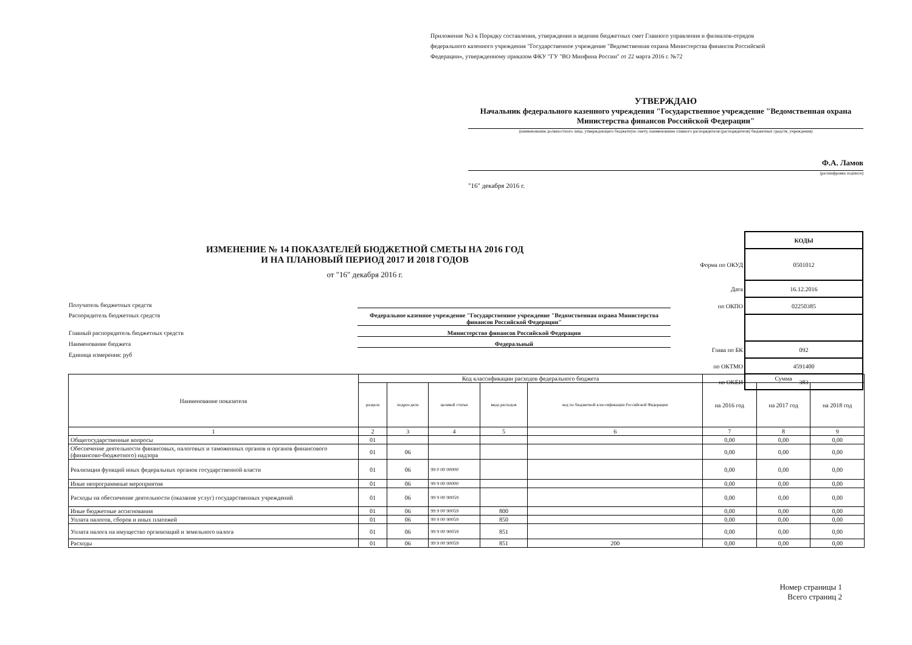Приложение №3 к Порядку составления, утверждения и ведения бюджетных смет Главного управления и филиалов-отрядов федерального казенного учреждения "Государственное учреждение "Ведомственная охрана Министерства финансов Российской Федерации», утвержденному приказом ФКУ "ГУ "ВО Минфина России" от 22 марта 2016 г. №72
УТВЕРЖДАЮ
Начальник федерального казенного учреждения "Государственное учреждение "Ведомственная охрана Министерства финансов Российской Федерации"
(наименование должностного лица, утверждающего бюджетную смету, наименование главного распорядителя (распорядителя) бюджетных средств, учреждения)
Ф.А. Ламов
(расшифровка подписи)
"16" декабря 2016 г.
ИЗМЕНЕНИЕ № 14 ПОКАЗАТЕЛЕЙ БЮДЖЕТНОЙ СМЕТЫ НА 2016 ГОД
И НА ПЛАНОВЫЙ ПЕРИОД 2017 И 2018 ГОДОВ
от "16" декабря 2016 г.
| | КОДЫ |
| Форма по ОКУД | 0501012 |
| Дата | 16.12.2016 |
| по ОКПО | 02250385 |
| Глава по БК | 092 |
| по ОКТМО | 4591400 |
| по ОКЕИ | 383 |
Получатель бюджетных средств
Распорядитель бюджетных средств Федеральное казенное учреждение "Государственное учреждение "Ведомственная охрана Министерства финансов Российской Федерации"
Главный распорядитель бюджетных средств Министерство финансов Российской Федерации
Наименование бюджета Федеральный
Единица измерения: руб
| Наименование показателя | Код классификации расходов федерального бюджета | | | | | Сумма | | |
| --- | --- | --- | --- | --- | --- | --- | --- | --- |
| | раздела | подраз-дела | целевой статьи | вида расходов | код по бюджетной классификации Российской Федерации | на 2016 год | на 2017 год | на 2018 год |
| 1 | 2 | 3 | 4 | 5 | 6 | 7 | 8 | 9 |
| Общегосударственные вопросы | 01 | | | | | 0,00 | 0,00 | 0,00 |
| Обеспечение деятельности финансовых, налоговых и таможенных органов и органов финансового (финансово-бюджетного) надзора | 01 | 06 | | | | 0,00 | 0,00 | 0,00 |
| Реализация функций иных федеральных органов государственной власти | 01 | 06 | 99 0 00 00000 | | | 0,00 | 0,00 | 0,00 |
| Иные непрограммные мероприятия | 01 | 06 | 99 9 00 00000 | | | 0,00 | 0,00 | 0,00 |
| Расходы на обеспечение деятельности (оказание услуг) государственных учреждений | 01 | 06 | 99 9 00 90059 | | | 0,00 | 0,00 | 0,00 |
| Иные бюджетные ассигнования | 01 | 06 | 99 9 00 90059 | 800 | | 0,00 | 0,00 | 0,00 |
| Уплата налогов, сборов и иных платежей | 01 | 06 | 99 9 00 90059 | 850 | | 0,00 | 0,00 | 0,00 |
| Уплата налога на имущество организаций и земельного налога | 01 | 06 | 99 9 00 90059 | 851 | | 0,00 | 0,00 | 0,00 |
| Расходы | 01 | 06 | 99 9 00 90059 | 851 | 200 | 0,00 | 0,00 | 0,00 |
Номер страницы 1
Всего страниц 2